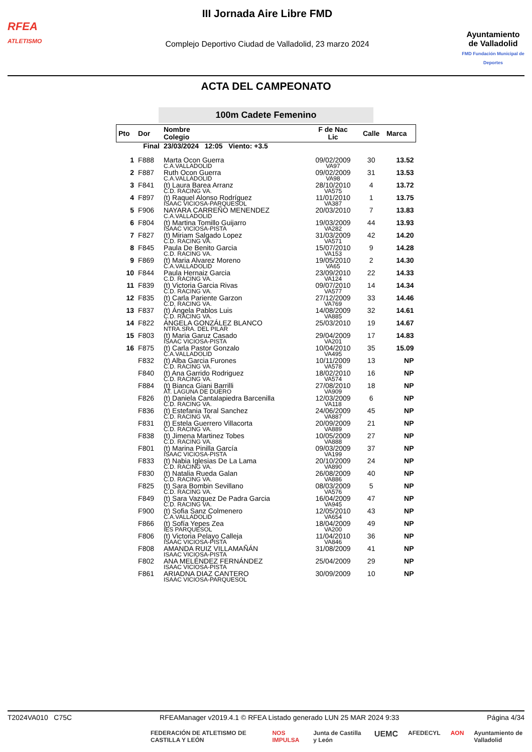RFEA
ATLETISMO
III Jornada Aire Libre FMD
Complejo Deportivo Ciudad de Valladolid, 23 marzo 2024
Ayuntamiento
de Valladolid
FMD Fundación Municipal de Deportes
ACTA DEL CAMPEONATO
100m Cadete Femenino
| Pto | Dor | Nombre Colegio | F de Nac Lic | Calle | Marca |
| --- | --- | --- | --- | --- | --- |
| Final | | 23/03/2024 12:05 Viento: +3.5 | | | |
| 1 | F888 | Marta Ocon Guerra C.A.VALLADOLID | 09/02/2009 VA97 | 30 | 13.52 |
| 2 | F887 | Ruth Ocon Guerra C.A.VALLADOLID | 09/02/2009 VA98 | 31 | 13.53 |
| 3 | F841 | (t) Laura Barea Arranz C.D. RACING VA. | 28/10/2010 VA575 | 4 | 13.72 |
| 4 | F897 | (t) Raquel Alonso Rodríguez ISAAC VICIOSA-PARQUESOL | 11/01/2010 VA387 | 1 | 13.75 |
| 5 | F906 | NAYARA CARREÑO MENENDEZ C.A.VALLADOLID | 20/03/2010 | 7 | 13.83 |
| 6 | F804 | (t) Martina Tomillo Guijarro ISAAC VICIOSA-PISTA | 19/03/2009 VA282 | 44 | 13.93 |
| 7 | F827 | (t) Miriam Salgado Lopez C.D. RACING VA. | 31/03/2009 VA571 | 42 | 14.20 |
| 8 | F845 | Paula De Benito Garcia C.D. RACING VA. | 15/07/2010 VA153 | 9 | 14.28 |
| 9 | F869 | (t) Maria Alvarez Moreno C.A.VALLADOLID | 19/05/2010 VA65 | 2 | 14.30 |
| 10 | F844 | Paula Hernaiz Garcia C.D. RACING VA. | 23/09/2010 VA124 | 22 | 14.33 |
| 11 | F839 | (t) Victoria Garcia Rivas C.D. RACING VA. | 09/07/2010 VA577 | 14 | 14.34 |
| 12 | F835 | (t) Carla Pariente Garzon C.D. RACING VA. | 27/12/2009 VA769 | 33 | 14.46 |
| 13 | F837 | (t) Ángela Pablos Luis C.D. RACING VA. | 14/08/2009 VA885 | 32 | 14.61 |
| 14 | F822 | ÁNGELA GONZÁLEZ BLANCO NTRA.SRA. DEL PILAR | 25/03/2010 | 19 | 14.67 |
| 15 | F803 | (t) Maria Garuz Casado ISAAC VICIOSA-PISTA | 29/04/2009 VA201 | 17 | 14.83 |
| 16 | F875 | (t) Carla Pastor Gonzalo C.A.VALLADOLID | 10/04/2010 VA495 | 35 | 15.09 |
| | F832 | (t) Alba Garcia Furones C.D. RACING VA. | 10/11/2009 VA578 | 13 | NP |
| | F840 | (t) Ana Garrido Rodriguez C.D. RACING VA. | 18/02/2010 VA574 | 16 | NP |
| | F884 | (t) Bianca Giani Barrilli AT. LAGUNA DE DUERO | 27/08/2010 VA909 | 18 | NP |
| | F826 | (t) Daniela Cantalapiedra Barcenilla C.D. RACING VA. | 12/03/2009 VA118 | 6 | NP |
| | F836 | (t) Estefania Toral Sanchez C.D. RACING VA. | 24/06/2009 VA887 | 45 | NP |
| | F831 | (t) Estela Guerrero Villacorta C.D. RACING VA. | 20/09/2009 VA889 | 21 | NP |
| | F838 | (t) Jimena Martinez Tobes C.D. RACING VA. | 10/05/2009 VA888 | 27 | NP |
| | F801 | (t) Marina Pinilla García ISAAC VICIOSA-PISTA | 09/03/2009 VA199 | 37 | NP |
| | F833 | (t) Nabia Iglesias De La Lama C.D. RACING VA. | 20/10/2009 VA890 | 24 | NP |
| | F830 | (t) Natalia Rueda Galan C.D. RACING VA. | 26/08/2009 VA886 | 40 | NP |
| | F825 | (t) Sara Bombin Sevillano C.D. RACING VA. | 08/03/2009 VA576 | 5 | NP |
| | F849 | (t) Sara Vazquez De Padra Garcia C.D. RACING VA. | 16/04/2009 VA945 | 47 | NP |
| | F900 | (t) Sofia Sanz Colmenero C.A.VALLADOLID | 12/05/2010 VA654 | 43 | NP |
| | F866 | (t) Sofía Yepes Zea IES PARQUESOL | 18/04/2009 VA200 | 49 | NP |
| | F806 | (t) Victoria Pelayo Calleja ISAAC VICIOSA-PISTA | 11/04/2010 VA846 | 36 | NP |
| | F808 | AMANDA RUIZ VILLAMAÑÁN ISAAC VICIOSA-PISTA | 31/08/2009 | 41 | NP |
| | F802 | ANA MELÉNDEZ FERNÁNDEZ ISAAC VICIOSA-PISTA | 25/04/2009 | 29 | NP |
| | F861 | ARIADNA DIAZ CANTERO ISAAC VICIOSA-PARQUESOL | 30/09/2009 | 10 | NP |
T2024VA010 C75C RFEAManager v2019.4.1 © RFEA Listado generado LUN 25 MAR 2024 9:33 Página 4/34
FEDERACIÓN DE ATLETISMO DE CASTILLA Y LEÓN NOS IMPULSA Junta de Castilla y León UEMC AFEDECYL AON Ayuntamiento de Valladolid